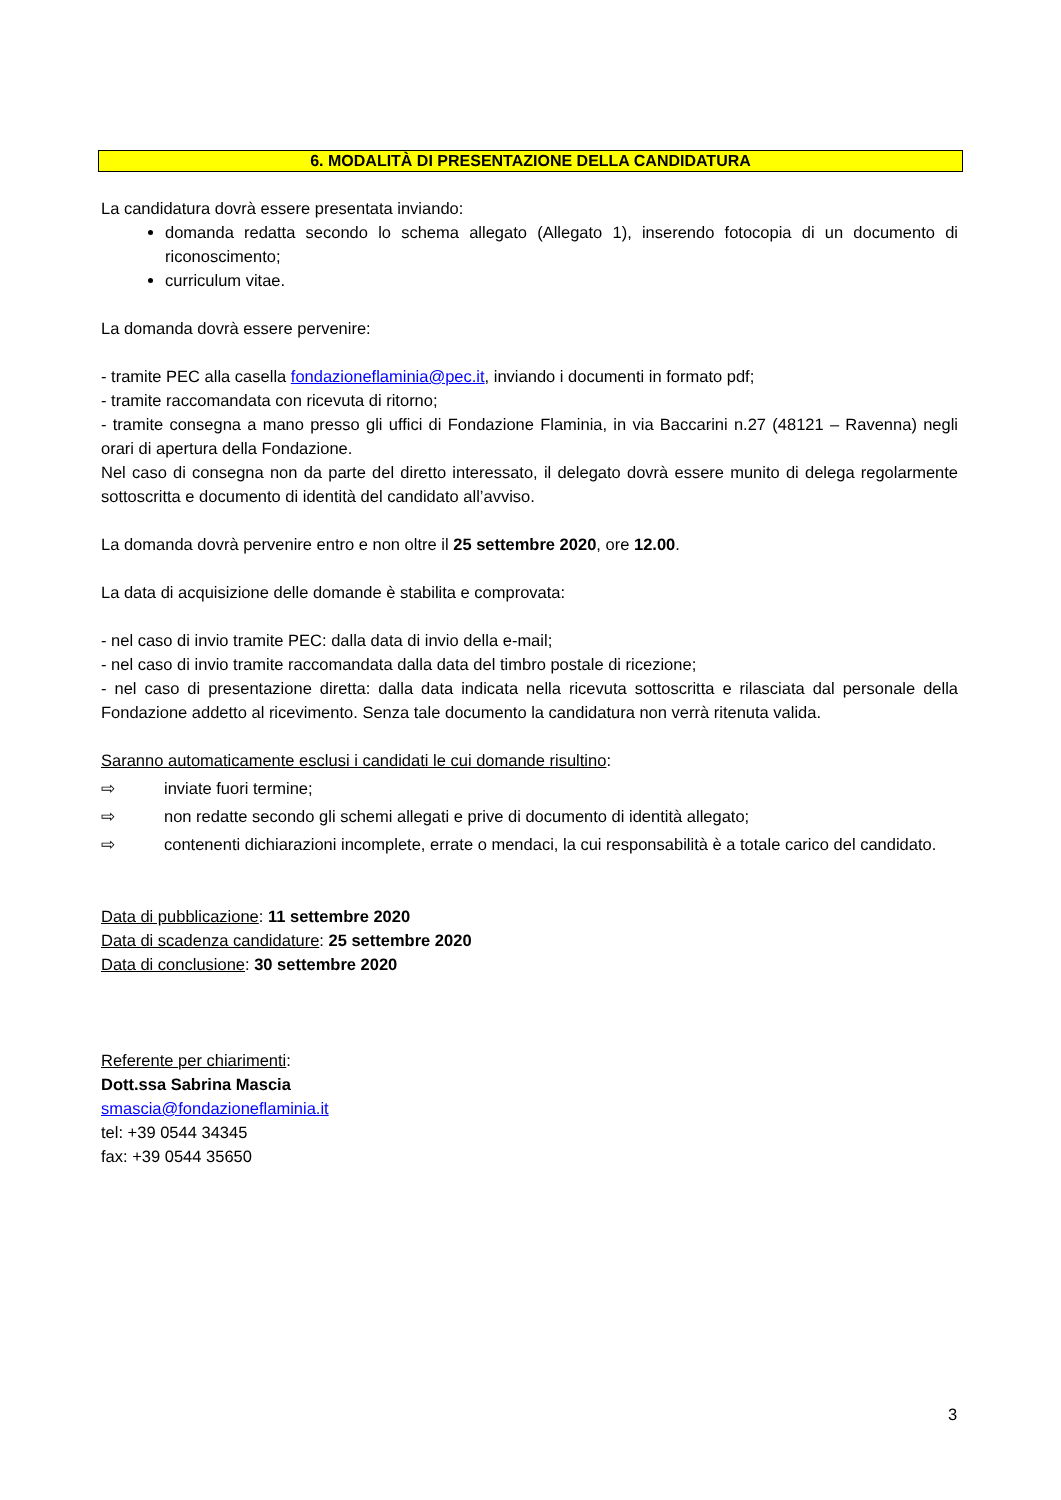6. MODALITÀ DI PRESENTAZIONE DELLA CANDIDATURA
La candidatura dovrà essere presentata inviando:
domanda redatta secondo lo schema allegato (Allegato 1), inserendo fotocopia di un documento di riconoscimento;
curriculum vitae.
La domanda dovrà essere pervenire:
- tramite PEC alla casella fondazioneflaminia@pec.it, inviando i documenti in formato pdf;
- tramite raccomandata con ricevuta di ritorno;
- tramite consegna a mano presso gli uffici di Fondazione Flaminia, in via Baccarini n.27 (48121 – Ravenna) negli orari di apertura della Fondazione.
Nel caso di consegna non da parte del diretto interessato, il delegato dovrà essere munito di delega regolarmente sottoscritta e documento di identità del candidato all’avviso.
La domanda dovrà pervenire entro e non oltre il 25 settembre 2020, ore 12.00.
La data di acquisizione delle domande è stabilita e comprovata:
- nel caso di invio tramite PEC: dalla data di invio della e-mail;
- nel caso di invio tramite raccomandata dalla data del timbro postale di ricezione;
- nel caso di presentazione diretta: dalla data indicata nella ricevuta sottoscritta e rilasciata dal personale della Fondazione addetto al ricevimento. Senza tale documento la candidatura non verrà ritenuta valida.
Saranno automaticamente esclusi i candidati le cui domande risultino:
⇨ inviate fuori termine;
⇨ non redatte secondo gli schemi allegati e prive di documento di identità allegato;
⇨ contenenti dichiarazioni incomplete, errate o mendaci, la cui responsabilità è a totale carico del candidato.
Data di pubblicazione: 11 settembre 2020
Data di scadenza candidature: 25 settembre 2020
Data di conclusione: 30 settembre 2020
Referente per chiarimenti:
Dott.ssa Sabrina Mascia
smascia@fondazioneflaminia.it
tel: +39 0544 34345
fax: +39 0544 35650
3